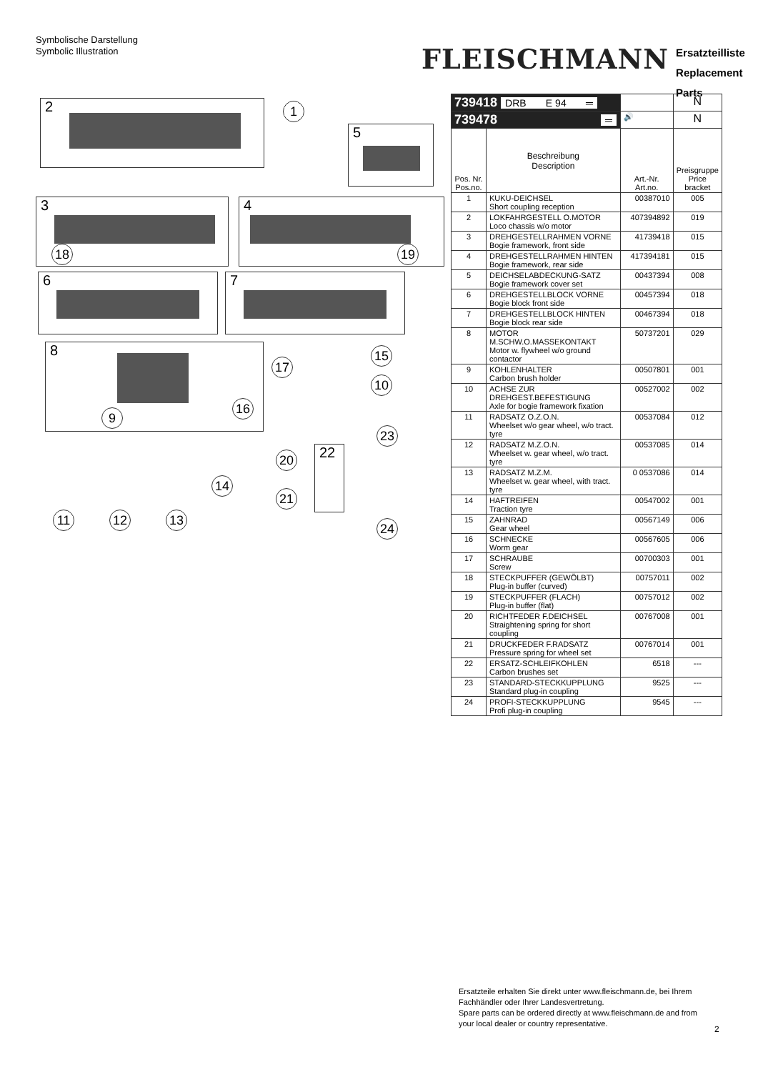Symbolische Darstellung
Symbolic Illustration
FLEISCHMANN
Ersatzteilliste
Replacement Parts
2 1
5
3
18
4
19
6 7
8
9
17
16
15
10
23
11 12 13
14
20
21
22
24
| 739418 DRB E 94 ═ | | | N |
| 739478 ═ | | 🔊 | N |
| Pos. Nr. Pos.no. | Beschreibung Description | Art.-Nr. Art.no. | Preisgruppe Price bracket |
| 1 | KUKU-DEICHSEL Short coupling reception | 00387010 | 005 |
| 2 | LOKFAHRGESTELL O.MOTOR Loco chassis w/o motor | 407394892 | 019 |
| 3 | DREHGESTELLRAHMEN VORNE Bogie framework, front side | 41739418 | 015 |
| 4 | DREHGESTELLRAHMEN HINTEN Bogie framework, rear side | 417394181 | 015 |
| 5 | DEICHSELABDECKUNG-SATZ Bogie framework cover set | 00437394 | 008 |
| 6 | DREHGESTELLBLOCK VORNE Bogie block front side | 00457394 | 018 |
| 7 | DREHGESTELLBLOCK HINTEN Bogie block rear side | 00467394 | 018 |
| 8 | MOTOR M.SCHW.O.MASSEKONTAKT Motor w. flywheel w/o ground contactor | 50737201 | 029 |
| 9 | KOHLENHALTER Carbon brush holder | 00507801 | 001 |
| 10 | ACHSE ZUR DREHGEST.BEFESTIGUNG Axle for bogie framework fixation | 00527002 | 002 |
| 11 | RADSATZ O.Z.O.N. Wheelset w/o gear wheel, w/o tract. tyre | 00537084 | 012 |
| 12 | RADSATZ M.Z.O.N. Wheelset w. gear wheel, w/o tract. tyre | 00537085 | 014 |
| 13 | RADSATZ M.Z.M. Wheelset w. gear wheel, with tract. tyre | 0 0537086 | 014 |
| 14 | HAFTREIFEN Traction tyre | 00547002 | 001 |
| 15 | ZAHNRAD Gear wheel | 00567149 | 006 |
| 16 | SCHNECKE Worm gear | 00567605 | 006 |
| 17 | SCHRAUBE Screw | 00700303 | 001 |
| 18 | STECKPUFFER (GEWÖLBT) Plug-in buffer (curved) | 00757011 | 002 |
| 19 | STECKPUFFER (FLACH) Plug-in buffer (flat) | 00757012 | 002 |
| 20 | RICHTFEDER F.DEICHSEL Straightening spring for short coupling | 00767008 | 001 |
| 21 | DRUCKFEDER F.RADSATZ Pressure spring for wheel set | 00767014 | 001 |
| 22 | ERSATZ-SCHLEIFKOHLEN Carbon brushes set | 6518 | --- |
| 23 | STANDARD-STECKKUPPLUNG Standard plug-in coupling | 9525 | --- |
| 24 | PROFI-STECKKUPPLUNG Profi plug-in coupling | 9545 | --- |
Ersatzteile erhalten Sie direkt unter www.fleischmann.de, bei Ihrem Fachhändler oder Ihrer Landesvertretung.
Spare parts can be ordered directly at www.fleischmann.de and from your local dealer or country representative.
2